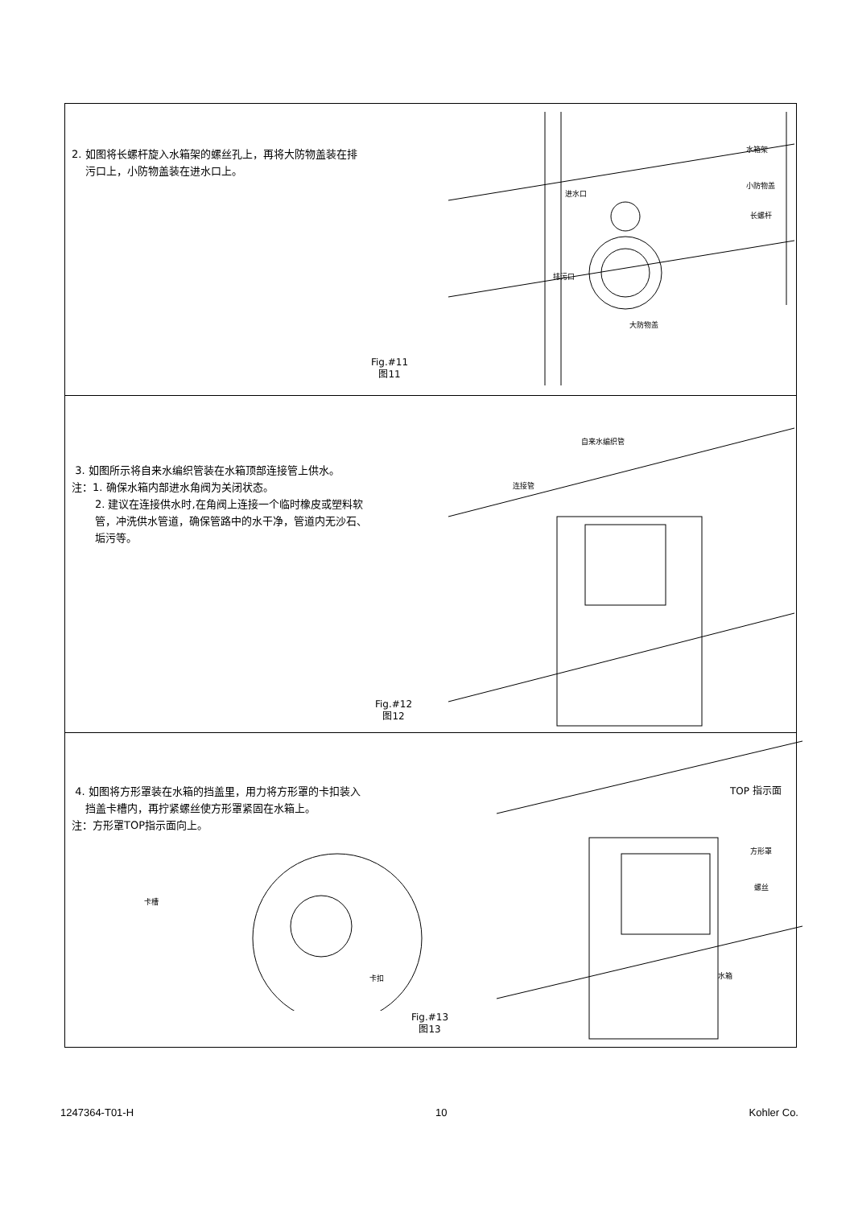2. 如图将长螺杆旋入水箱架的螺丝孔上，再将大防物盖装在排
污口上，小防物盖装在进水口上。
进水口
水箱架
小防物盖
长螺杆
排污口
大防物盖
Fig.#11
图11
3. 如图所示将自来水编织管装在水箱顶部连接管上供水。
注：1. 确保水箱内部进水角阀为关闭状态。
2. 建议在连接供水时,在角阀上连接一个临时橡皮或塑料软
管，冲洗供水管道，确保管路中的水干净，管道内无沙石、
垢污等。
自来水编织管
连接管
Fig.#12
图12
4. 如图将方形罩装在水箱的挡盖里，用力将方形罩的卡扣装入
挡盖卡槽内，再拧紧螺丝使方形罩紧固在水箱上。
注：方形罩TOP指示面向上。
卡槽
卡扣
TOP 指示面
方形罩
螺丝
水箱
Fig.#13
图13
1247364-T01-H 10 Kohler Co.